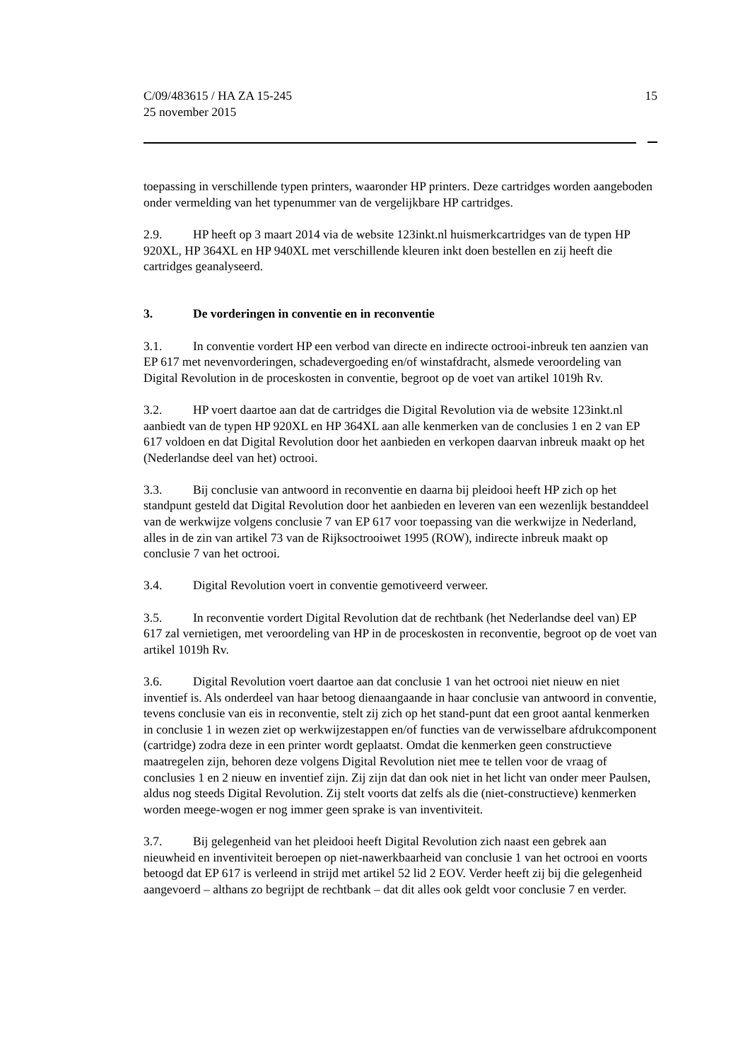C/09/483615 / HA ZA 15-245
25 november 2015
15
toepassing in verschillende typen printers, waaronder HP printers. Deze cartridges worden aangeboden onder vermelding van het typenummer van de vergelijkbare HP cartridges.
2.9. HP heeft op 3 maart 2014 via de website 123inkt.nl huismerkcartridges van de typen HP 920XL, HP 364XL en HP 940XL met verschillende kleuren inkt doen bestellen en zij heeft die cartridges geanalyseerd.
3. De vorderingen in conventie en in reconventie
3.1. In conventie vordert HP een verbod van directe en indirecte octrooi-inbreuk ten aanzien van EP 617 met nevenvorderingen, schadevergoeding en/of winstafdracht, alsmede veroordeling van Digital Revolution in de proceskosten in conventie, begroot op de voet van artikel 1019h Rv.
3.2. HP voert daartoe aan dat de cartridges die Digital Revolution via de website 123inkt.nl aanbiedt van de typen HP 920XL en HP 364XL aan alle kenmerken van de conclusies 1 en 2 van EP 617 voldoen en dat Digital Revolution door het aanbieden en verkopen daarvan inbreuk maakt op het (Nederlandse deel van het) octrooi.
3.3. Bij conclusie van antwoord in reconventie en daarna bij pleidooi heeft HP zich op het standpunt gesteld dat Digital Revolution door het aanbieden en leveren van een wezenlijk bestanddeel van de werkwijze volgens conclusie 7 van EP 617 voor toepassing van die werkwijze in Nederland, alles in de zin van artikel 73 van de Rijksoctrooiwet 1995 (ROW), indirecte inbreuk maakt op conclusie 7 van het octrooi.
3.4. Digital Revolution voert in conventie gemotiveerd verweer.
3.5. In reconventie vordert Digital Revolution dat de rechtbank (het Nederlandse deel van) EP 617 zal vernietigen, met veroordeling van HP in de proceskosten in reconventie, begroot op de voet van artikel 1019h Rv.
3.6. Digital Revolution voert daartoe aan dat conclusie 1 van het octrooi niet nieuw en niet inventief is. Als onderdeel van haar betoog dienaangaande in haar conclusie van antwoord in conventie, tevens conclusie van eis in reconventie, stelt zij zich op het stand-punt dat een groot aantal kenmerken in conclusie 1 in wezen ziet op werkwijzestappen en/of functies van de verwisselbare afdrukcomponent (cartridge) zodra deze in een printer wordt geplaatst. Omdat die kenmerken geen constructieve maatregelen zijn, behoren deze volgens Digital Revolution niet mee te tellen voor de vraag of conclusies 1 en 2 nieuw en inventief zijn. Zij zijn dat dan ook niet in het licht van onder meer Paulsen, aldus nog steeds Digital Revolution. Zij stelt voorts dat zelfs als die (niet-constructieve) kenmerken worden meege-wogen er nog immer geen sprake is van inventiviteit.
3.7. Bij gelegenheid van het pleidooi heeft Digital Revolution zich naast een gebrek aan nieuwheid en inventiviteit beroepen op niet-nawerkbaarheid van conclusie 1 van het octrooi en voorts betoogd dat EP 617 is verleend in strijd met artikel 52 lid 2 EOV. Verder heeft zij bij die gelegenheid aangevoerd – althans zo begrijpt de rechtbank – dat dit alles ook geldt voor conclusie 7 en verder.